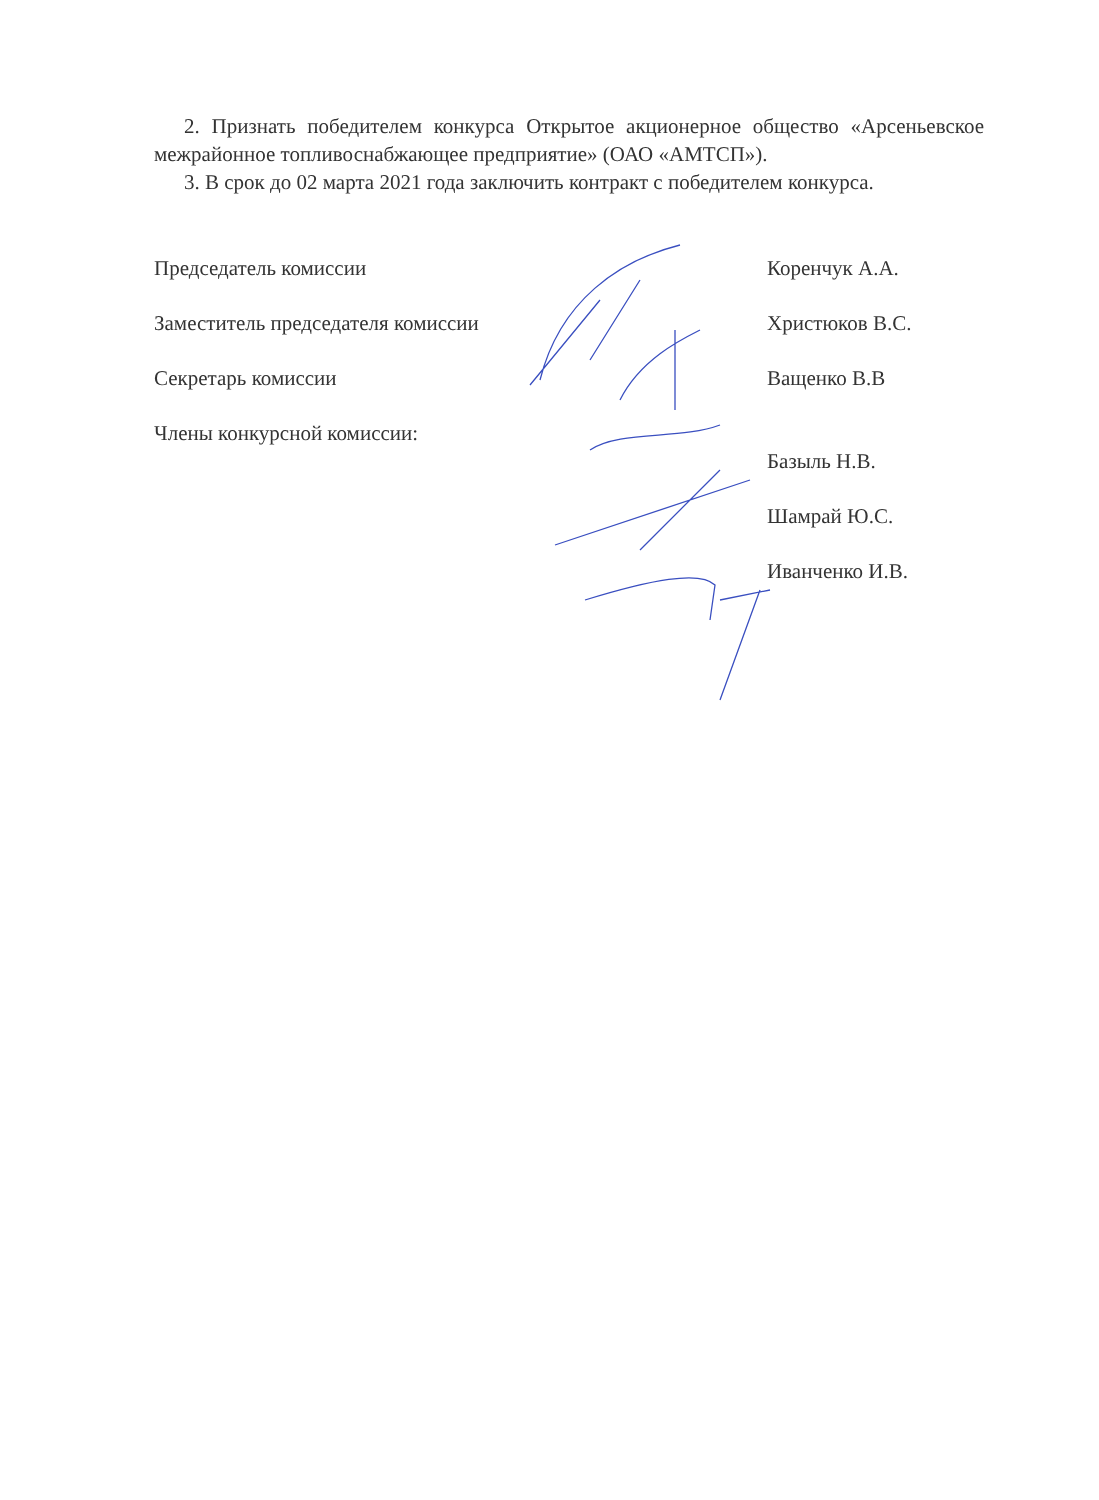2. Признать победителем конкурса Открытое акционерное общество «Арсеньевское межрайонное топливоснабжающее предприятие» (ОАО «АМТСП»).
3. В срок до 02 марта 2021 года заключить контракт с победителем конкурса.
Председатель комиссии Коренчук А.А.
Заместитель председателя комиссии Христюков В.С.
Секретарь комиссии Ващенко В.В
Члены конкурсной комиссии:
Базыль Н.В.
Шамрай Ю.С.
Иванченко И.В.